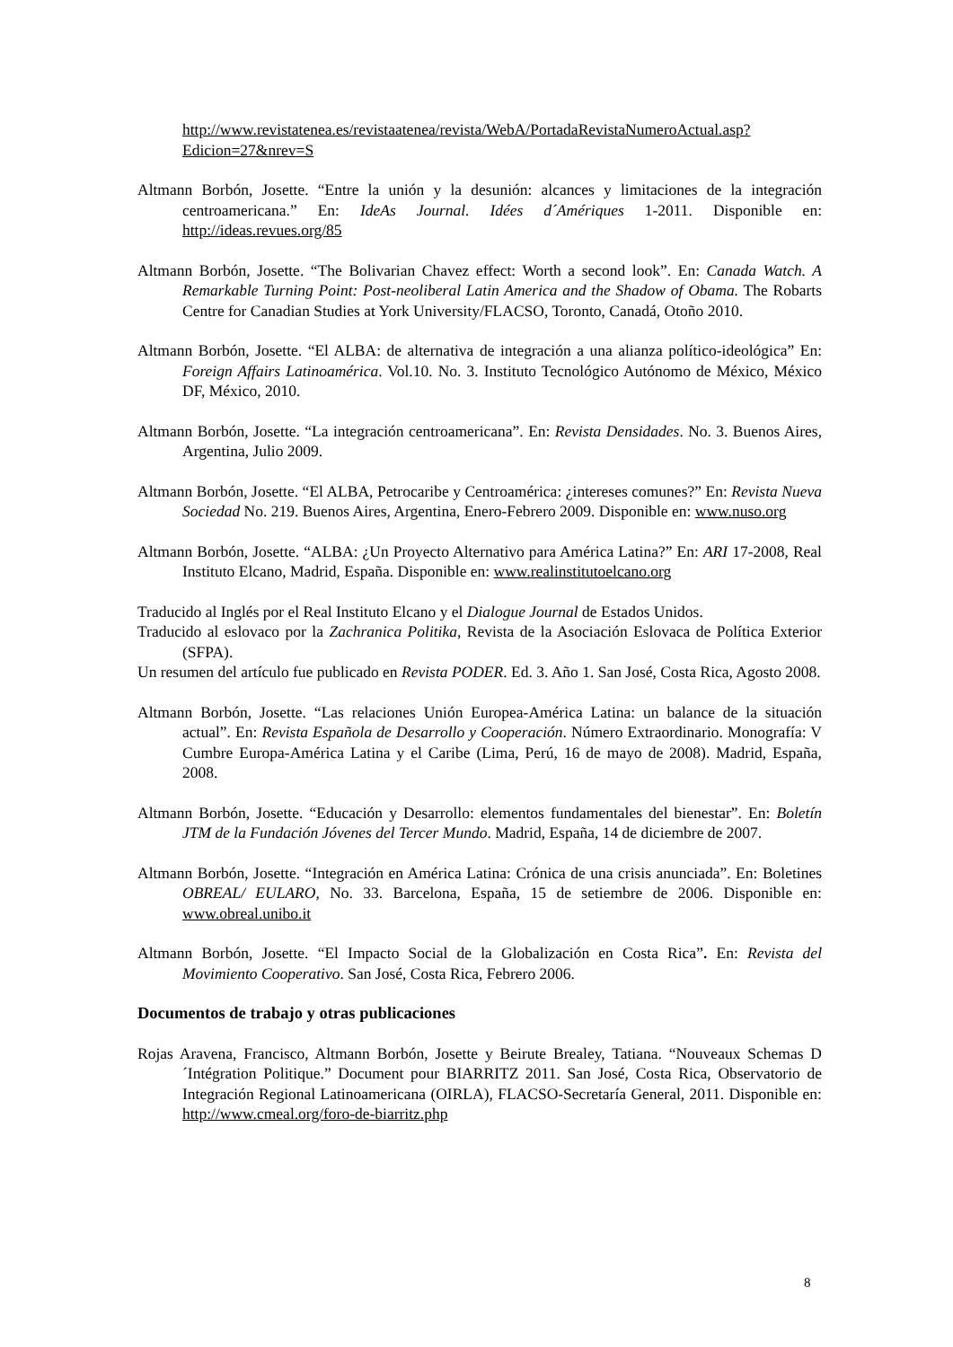http://www.revistatenea.es/revistaatenea/revista/WebA/PortadaRevistaNumeroActual.asp?Edicion=27&nrev=S
Altmann Borbón, Josette. “Entre la unión y la desunión: alcances y limitaciones de la integración centroamericana.” En: IdeAs Journal. Idées d´Amériques 1-2011. Disponible en: http://ideas.revues.org/85
Altmann Borbón, Josette. “The Bolivarian Chavez effect: Worth a second look”. En: Canada Watch. A Remarkable Turning Point: Post-neoliberal Latin America and the Shadow of Obama. The Robarts Centre for Canadian Studies at York University/FLACSO, Toronto, Canadá, Otoño 2010.
Altmann Borbón, Josette. “El ALBA: de alternativa de integración a una alianza político-ideológica” En: Foreign Affairs Latinoamérica. Vol.10. No. 3. Instituto Tecnológico Autónomo de México, México DF, México, 2010.
Altmann Borbón, Josette. “La integración centroamericana”. En: Revista Densidades. No. 3. Buenos Aires, Argentina, Julio 2009.
Altmann Borbón, Josette. “El ALBA, Petrocaribe y Centroamérica: ¿intereses comunes?” En: Revista Nueva Sociedad No. 219. Buenos Aires, Argentina, Enero-Febrero 2009. Disponible en: www.nuso.org
Altmann Borbón, Josette. “ALBA: ¿Un Proyecto Alternativo para América Latina?” En: ARI 17-2008, Real Instituto Elcano, Madrid, España. Disponible en: www.realinstitutoelcano.org
Traducido al Inglés por el Real Instituto Elcano y el Dialogue Journal de Estados Unidos.
Traducido al eslovaco por la Zachranica Politika, Revista de la Asociación Eslovaca de Política Exterior (SFPA).
Un resumen del artículo fue publicado en Revista PODER. Ed. 3. Año 1. San José, Costa Rica, Agosto 2008.
Altmann Borbón, Josette. “Las relaciones Unión Europea-América Latina: un balance de la situación actual”. En: Revista Española de Desarrollo y Cooperación. Número Extraordinario. Monografía: V Cumbre Europa-América Latina y el Caribe (Lima, Perú, 16 de mayo de 2008). Madrid, España, 2008.
Altmann Borbón, Josette. “Educación y Desarrollo: elementos fundamentales del bienestar”. En: Boletín JTM de la Fundación Jóvenes del Tercer Mundo. Madrid, España, 14 de diciembre de 2007.
Altmann Borbón, Josette. “Integración en América Latina: Crónica de una crisis anunciada”. En: Boletines OBREAL/ EULARO, No. 33. Barcelona, España, 15 de setiembre de 2006. Disponible en: www.obreal.unibo.it
Altmann Borbón, Josette. “El Impacto Social de la Globalización en Costa Rica”. En: Revista del Movimiento Cooperativo. San José, Costa Rica, Febrero 2006.
Documentos de trabajo y otras publicaciones
Rojas Aravena, Francisco, Altmann Borbón, Josette y Beirute Brealey, Tatiana. “Nouveaux Schemas D´Intégration Politique.” Document pour BIARRITZ 2011. San José, Costa Rica, Observatorio de Integración Regional Latinoamericana (OIRLA), FLACSO-Secretaría General, 2011. Disponible en: http://www.cmeal.org/foro-de-biarritz.php
8